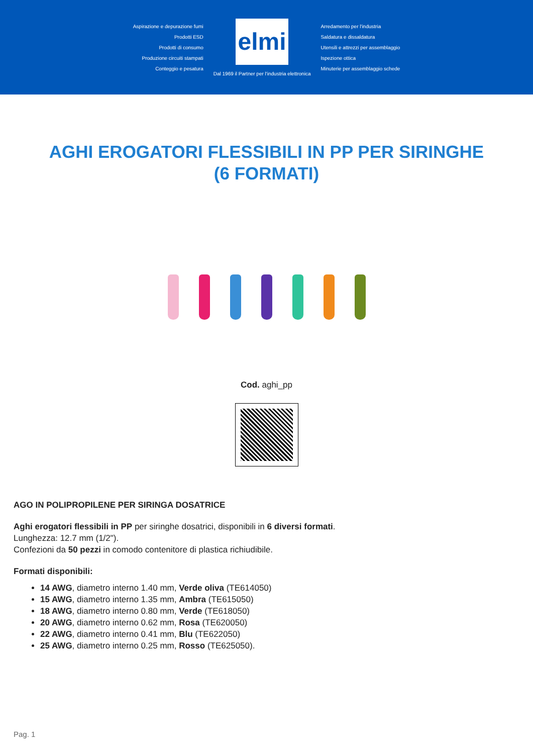Aspirazione e depurazione fumi
Prodotti ESD
Prodotti di consumo
Produzione circuiti stampati
Conteggio e pesatura
elmi
Dal 1969 il Partner per l'industria elettronica
Arredamento per l'industria
Saldatura e dissaldatura
Utensili e attrezzi per assemblaggio
Ispezione ottica
Minuterie per assemblaggio schede
AGHI EROGATORI FLESSIBILI IN PP PER SIRINGHE (6 FORMATI)
Cod. aghi_pp
AGO IN POLIPROPILENE PER SIRINGA DOSATRICE
Aghi erogatori flessibili in PP per siringhe dosatrici, disponibili in 6 diversi formati.
Lunghezza: 12.7 mm (1/2").
Confezioni da 50 pezzi in comodo contenitore di plastica richiudibile.
Formati disponibili:
14 AWG, diametro interno 1.40 mm, Verde oliva (TE614050)
15 AWG, diametro interno 1.35 mm, Ambra (TE615050)
18 AWG, diametro interno 0.80 mm, Verde (TE618050)
20 AWG, diametro interno 0.62 mm, Rosa (TE620050)
22 AWG, diametro interno 0.41 mm, Blu (TE622050)
25 AWG, diametro interno 0.25 mm, Rosso (TE625050).
Pag. 1